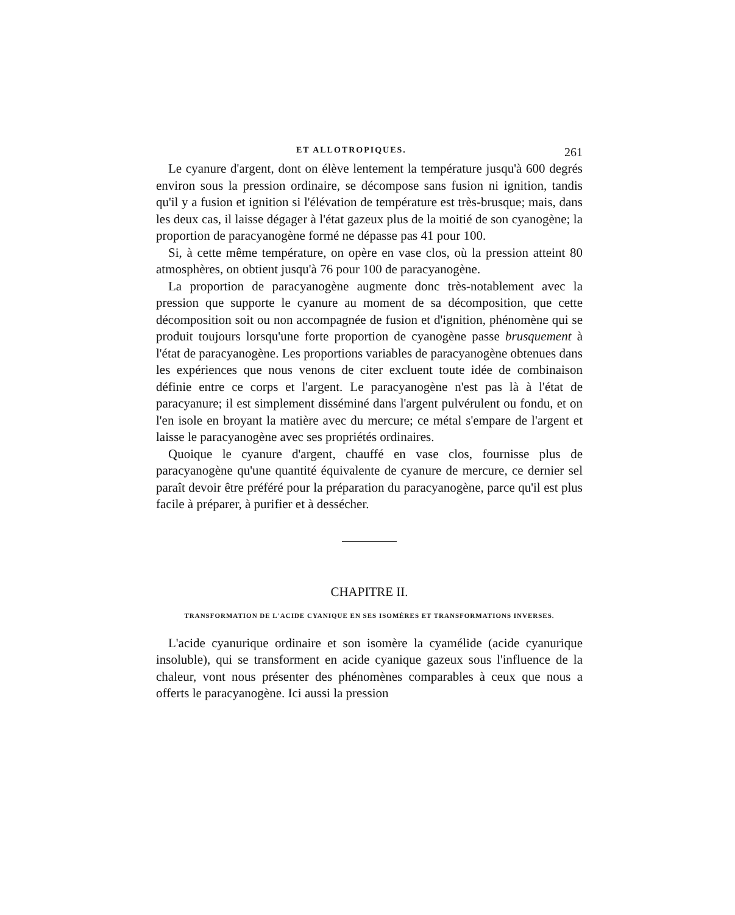ET ALLOTROPIQUES. 261
Le cyanure d'argent, dont on élève lentement la température jusqu'à 600 degrés environ sous la pression ordinaire, se décompose sans fusion ni ignition, tandis qu'il y a fusion et ignition si l'élévation de température est très-brusque; mais, dans les deux cas, il laisse dégager à l'état gazeux plus de la moitié de son cyanogène; la proportion de paracyanogène formé ne dépasse pas 41 pour 100.
Si, à cette même température, on opère en vase clos, où la pression atteint 80 atmosphères, on obtient jusqu'à 76 pour 100 de paracyanogène.
La proportion de paracyanogène augmente donc très-notablement avec la pression que supporte le cyanure au moment de sa décomposition, que cette décomposition soit ou non accompagnée de fusion et d'ignition, phénomène qui se produit toujours lorsqu'une forte proportion de cyanogène passe brusquement à l'état de paracyanogène. Les proportions variables de paracyanogène obtenues dans les expériences que nous venons de citer excluent toute idée de combinaison définie entre ce corps et l'argent. Le paracyanogène n'est pas là à l'état de paracyanure; il est simplement disséminé dans l'argent pulvérulent ou fondu, et on l'en isole en broyant la matière avec du mercure; ce métal s'empare de l'argent et laisse le paracyanogène avec ses propriétés ordinaires.
Quoique le cyanure d'argent, chauffé en vase clos, fournisse plus de paracyanogène qu'une quantité équivalente de cyanure de mercure, ce dernier sel paraît devoir être préféré pour la préparation du paracyanogène, parce qu'il est plus facile à préparer, à purifier et à dessécher.
CHAPITRE II.
TRANSFORMATION DE L'ACIDE CYANIQUE EN SES ISOMÈRES ET TRANSFORMATIONS INVERSES.
L'acide cyanurique ordinaire et son isomère la cyamélide (acide cyanurique insoluble), qui se transforment en acide cyanique gazeux sous l'influence de la chaleur, vont nous présenter des phénomènes comparables à ceux que nous a offerts le paracyanogène. Ici aussi la pression